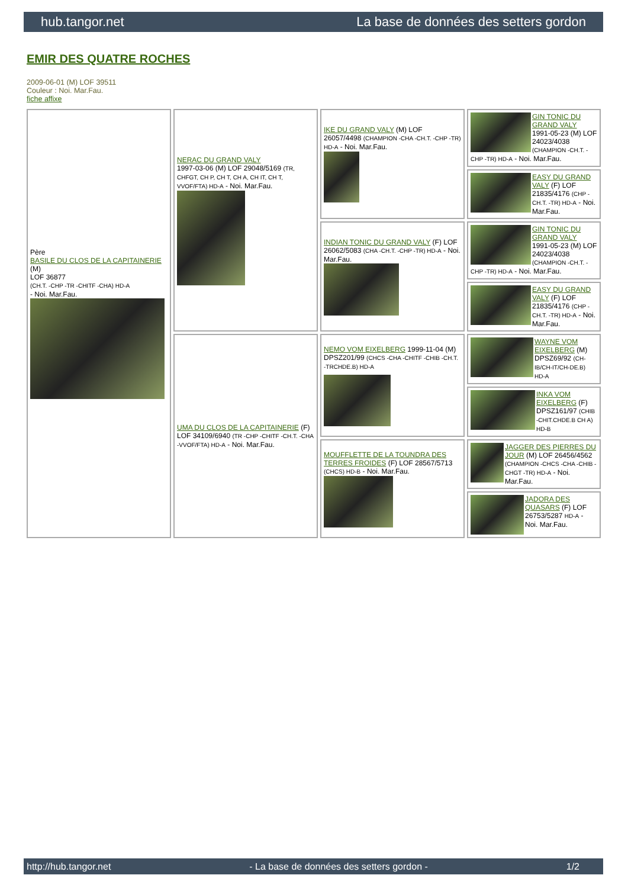hub.tangor.net La base de données des setters gordon
EMIR DES QUATRE ROCHES
2009-06-01 (M) LOF 39511
Couleur : Noi. Mar.Fau.
fiche affixe
| Père BASILE DU CLOS DE LA CAPITAINERIE (M) LOF 36877 (CH.T. -CHP -TR -CHITF -CHA) HD-A - Noi. Mar.Fau. | NERAC DU GRAND VALY 1997-03-06 (M) LOF 29048/5169 (TR, CHFGT, CH P, CH T, CH A, CH IT, CH T, VVOF/FTA) HD-A - Noi. Mar.Fau. | IKE DU GRAND VALY (M) LOF 26057/4498 (CHAMPION -CHA -CH.T. -CHP -TR) HD-A - Noi. Mar.Fau. | GIN TONIC DU GRAND VALY 1991-05-23 (M) LOF 24023/4038 (CHAMPION -CH.T. -CHP -TR) HD-A - Noi. Mar.Fau. |
| | | | EASY DU GRAND VALY (F) LOF 21835/4176 (CHP -CH.T. -TR) HD-A - Noi. Mar.Fau. |
| | | INDIAN TONIC DU GRAND VALY (F) LOF 26062/5083 (CHA -CH.T. -CHP -TR) HD-A - Noi. Mar.Fau. | GIN TONIC DU GRAND VALY 1991-05-23 (M) LOF 24023/4038 (CHAMPION -CH.T. -CHP -TR) HD-A - Noi. Mar.Fau. |
| | | | EASY DU GRAND VALY (F) LOF 21835/4176 (CHP -CH.T. -TR) HD-A - Noi. Mar.Fau. |
| | UMA DU CLOS DE LA CAPITAINERIE (F) LOF 34109/6940 (TR -CHP -CHITF -CH.T. -CHA -VVOF/FTA) HD-A - Noi. Mar.Fau. | NEMO VOM EIXELBERG 1999-11-04 (M) DPSZ201/99 (CHCS -CHA -CHITF -CHIB -CH.T. -TRCHDE.B) HD-A | WAYNE VOM EIXELBERG (M) DPSZ69/92 (CH-IB/CH-IT/CH-DE.B) HD-A |
| | | | INKA VOM EIXELBERG (F) DPSZ161/97 (CHIB -CHIT.CHDE.B CH A) HD-B |
| | | MOUFFLETTE DE LA TOUNDRA DES TERRES FROIDES (F) LOF 28567/5713 (CHCS) HD-B - Noi. Mar.Fau. | JAGGER DES PIERRES DU JOUR (M) LOF 26456/4562 (CHAMPION -CHCS -CHA -CHIB -CHGT -TR) HD-A - Noi. Mar.Fau. |
| | | | JADORA DES QUASARS (F) LOF 26753/5287 HD-A - Noi. Mar.Fau. |
http://hub.tangor.net - La base de données des setters gordon - 1/2